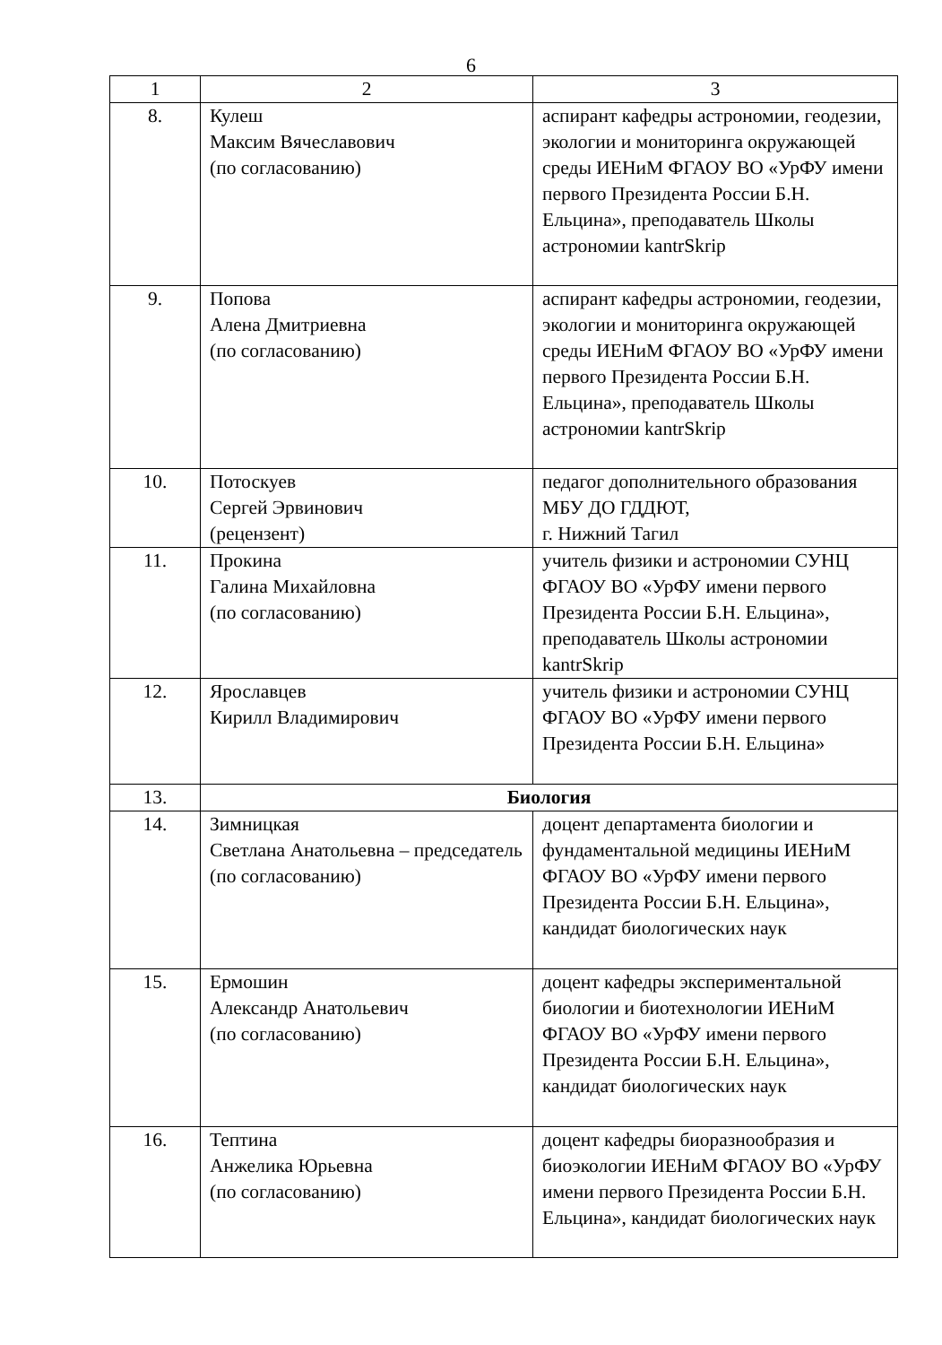6
| 1 | 2 | 3 |
| 8. | Кулеш Максим Вячеславович (по согласованию) | аспирант кафедры астрономии, геодезии, экологии и мониторинга окружающей среды ИЕНиМ ФГАОУ ВО «УрФУ имени первого Президента России Б.Н. Ельцина», преподаватель Школы астрономии kantrSkrip |
| 9. | Попова Алена Дмитриевна (по согласованию) | аспирант кафедры астрономии, геодезии, экологии и мониторинга окружающей среды ИЕНиМ ФГАОУ ВО «УрФУ имени первого Президента России Б.Н. Ельцина», преподаватель Школы астрономии kantrSkrip |
| 10. | Потоскуев Сергей Эрвинович (рецензент) | педагог дополнительного образования МБУ ДО ГДДЮТ, г. Нижний Тагил |
| 11. | Прокина Галина Михайловна (по согласованию) | учитель физики и астрономии СУНЦ ФГАОУ ВО «УрФУ имени первого Президента России Б.Н. Ельцина», преподаватель Школы астрономии kantrSkrip |
| 12. | Ярославцев Кирилл Владимирович | учитель физики и астрономии СУНЦ ФГАОУ ВО «УрФУ имени первого Президента России Б.Н. Ельцина» |
| 13. | Биология | |
| 14. | Зимницкая Светлана Анатольевна – председатель (по согласованию) | доцент департамента биологии и фундаментальной медицины ИЕНиМ ФГАОУ ВО «УрФУ имени первого Президента России Б.Н. Ельцина», кандидат биологических наук |
| 15. | Ермошин Александр Анатольевич (по согласованию) | доцент кафедры экспериментальной биологии и биотехнологии ИЕНиМ ФГАОУ ВО «УрФУ имени первого Президента России Б.Н. Ельцина», кандидат биологических наук |
| 16. | Тептина Анжелика Юрьевна (по согласованию) | доцент кафедры биоразнообразия и биоэкологии ИЕНиМ ФГАОУ ВО «УрФУ имени первого Президента России Б.Н. Ельцина», кандидат биологических наук |